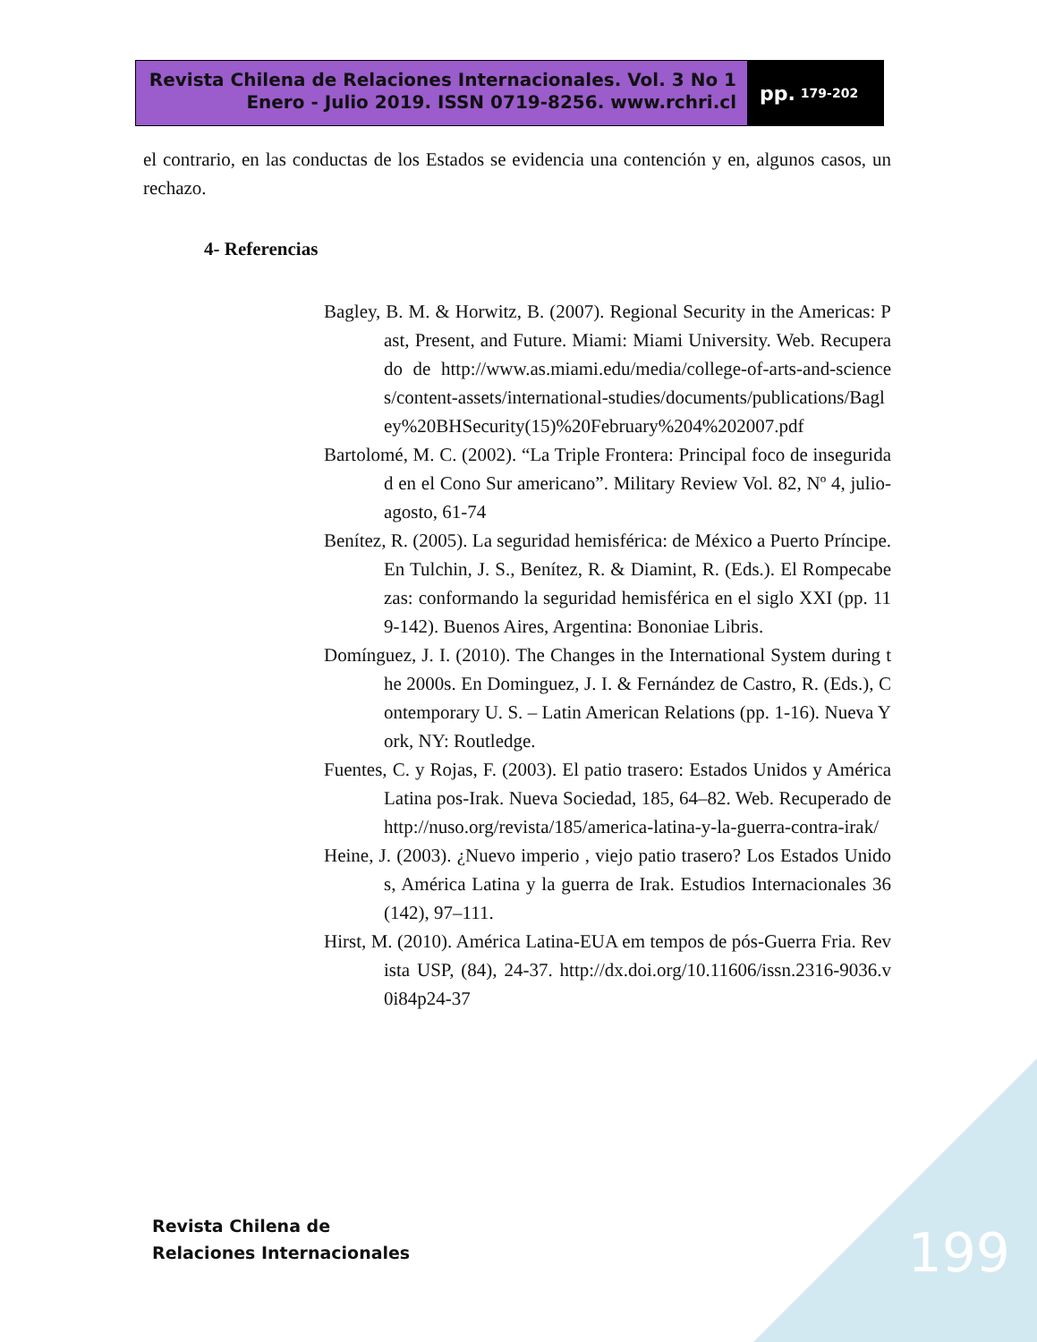Revista Chilena de Relaciones Internacionales. Vol. 3 No 1
Enero - Julio 2019. ISSN 0719-8256. www.rchri.cl
pp. 179-202
el contrario, en las conductas de los Estados se evidencia una contención y en, algunos casos, un rechazo.
4- Referencias
Bagley, B. M. & Horwitz, B. (2007). Regional Security in the Americas: Past, Present, and Future. Miami: Miami University. Web. Recuperado de http://www.as.miami.edu/media/college-of-arts-and-sciences/content-assets/international-studies/documents/publications/Bagley%20BHSecurity(15)%20February%204%202007.pdf
Bartolomé, M. C. (2002). “La Triple Frontera: Principal foco de inseguridad en el Cono Sur americano”. Military Review Vol. 82, Nº 4, julio-agosto, 61-74
Benítez, R. (2005). La seguridad hemisférica: de México a Puerto Príncipe. En Tulchin, J. S., Benítez, R. & Diamint, R. (Eds.). El Rompecabezas: conformando la seguridad hemisférica en el siglo XXI (pp. 119-142). Buenos Aires, Argentina: Bononiae Libris.
Domínguez, J. I. (2010). The Changes in the International System during the 2000s. En Dominguez, J. I. & Fernández de Castro, R. (Eds.), Contemporary U. S. – Latin American Relations (pp. 1-16). Nueva York, NY: Routledge.
Fuentes, C. y Rojas, F. (2003). El patio trasero: Estados Unidos y América Latina pos-Irak. Nueva Sociedad, 185, 64–82. Web. Recuperado de http://nuso.org/revista/185/america-latina-y-la-guerra-contra-irak/
Heine, J. (2003). ¿Nuevo imperio , viejo patio trasero? Los Estados Unidos, América Latina y la guerra de Irak. Estudios Internacionales 36(142), 97–111.
Hirst, M. (2010). América Latina-EUA em tempos de pós-Guerra Fria. Revista USP, (84), 24-37. http://dx.doi.org/10.11606/issn.2316-9036.v0i84p24-37
Revista Chilena de
Relaciones Internacionales
199